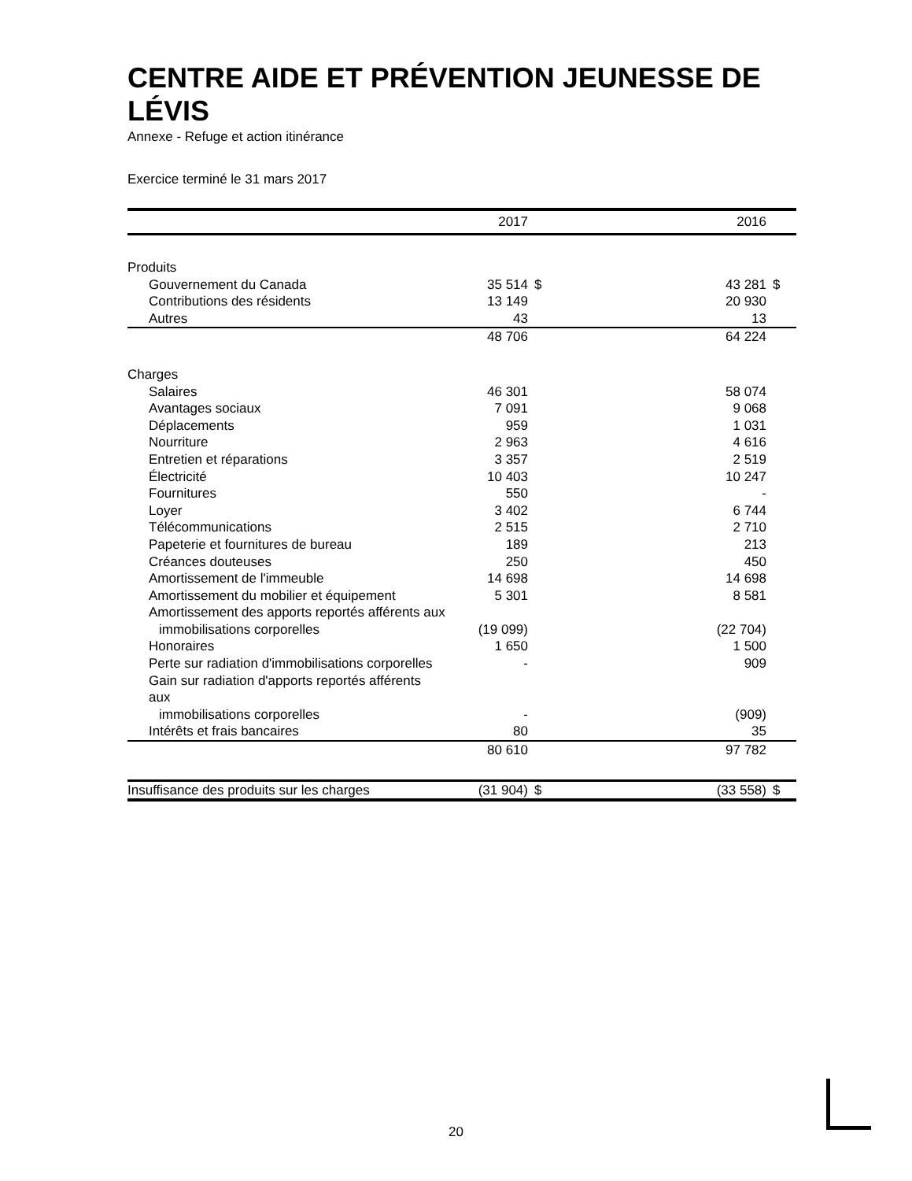CENTRE AIDE ET PRÉVENTION JEUNESSE DE LÉVIS
Annexe - Refuge et action itinérance
Exercice terminé le 31 mars 2017
| | 2017 | | | 2016 | |
| --- | --- | --- | --- | --- | --- |
| Produits | | | | | |
| Gouvernement du Canada | 35 514 | $ | | 43 281 | $ |
| Contributions des résidents | 13 149 | | | 20 930 | |
| Autres | 43 | | | 13 | |
| | 48 706 | | | 64 224 | |
| Charges | | | | | |
| Salaires | 46 301 | | | 58 074 | |
| Avantages sociaux | 7 091 | | | 9 068 | |
| Déplacements | 959 | | | 1 031 | |
| Nourriture | 2 963 | | | 4 616 | |
| Entretien et réparations | 3 357 | | | 2 519 | |
| Électricité | 10 403 | | | 10 247 | |
| Fournitures | 550 | | | - | |
| Loyer | 3 402 | | | 6 744 | |
| Télécommunications | 2 515 | | | 2 710 | |
| Papeterie et fournitures de bureau | 189 | | | 213 | |
| Créances douteuses | 250 | | | 450 | |
| Amortissement de l'immeuble | 14 698 | | | 14 698 | |
| Amortissement du mobilier et équipement | 5 301 | | | 8 581 | |
| Amortissement des apports reportés afférents aux | | | | | |
| immobilisations corporelles | (19 099) | | | (22 704) | |
| Honoraires | 1 650 | | | 1 500 | |
| Perte sur radiation d'immobilisations corporelles | - | | | 909 | |
| Gain sur radiation d'apports reportés afférents aux | | | | | |
| immobilisations corporelles | - | | | (909) | |
| Intérêts et frais bancaires | 80 | | | 35 | |
| | 80 610 | | | 97 782 | |
| Insuffisance des produits sur les charges | (31 904) | $ | | (33 558) | $ |
20